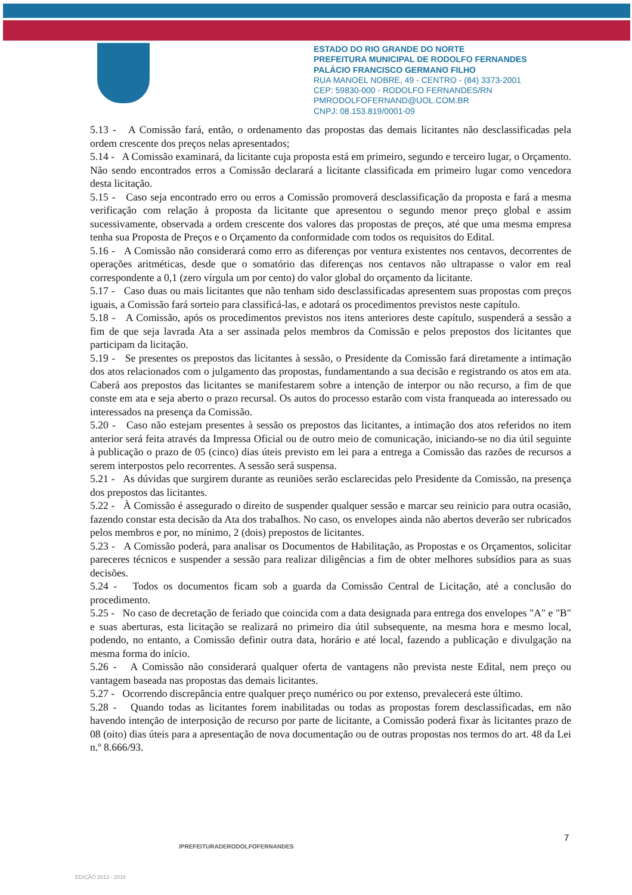ESTADO DO RIO GRANDE DO NORTE
PREFEITURA MUNICIPAL DE RODOLFO FERNANDES
PALÁCIO FRANCISCO GERMANO FILHO
RUA MANOEL NOBRE, 49 - CENTRO - (84) 3373-2001
CEP: 59830-000 - RODOLFO FERNANDES/RN
PMRODOLFOFERNAND@UOL.COM.BR
CNPJ: 08.153.819/0001-09
5.13 - A Comissão fará, então, o ordenamento das propostas das demais licitantes não desclassificadas pela ordem crescente dos preços nelas apresentados;
5.14 - A Comissão examinará, da licitante cuja proposta está em primeiro, segundo e terceiro lugar, o Orçamento. Não sendo encontrados erros a Comissão declarará a licitante classificada em primeiro lugar como vencedora desta licitação.
5.15 - Caso seja encontrado erro ou erros a Comissão promoverá desclassificação da proposta e fará a mesma verificação com relação à proposta da licitante que apresentou o segundo menor preço global e assim sucessivamente, observada a ordem crescente dos valores das propostas de preços, até que uma mesma empresa tenha sua Proposta de Preços e o Orçamento da conformidade com todos os requisitos do Edital.
5.16 - A Comissão não considerará como erro as diferenças por ventura existentes nos centavos, decorrentes de operações aritméticas, desde que o somatório das diferenças nos centavos não ultrapasse o valor em real correspondente a 0,1 (zero vírgula um por cento) do valor global do orçamento da licitante.
5.17 - Caso duas ou mais licitantes que não tenham sido desclassificadas apresentem suas propostas com preços iguais, a Comissão fará sorteio para classificá-las, e adotará os procedimentos previstos neste capítulo.
5.18 - A Comissão, após os procedimentos previstos nos itens anteriores deste capítulo, suspenderá a sessão a fim de que seja lavrada Ata a ser assinada pelos membros da Comissão e pelos prepostos dos licitantes que participam da licitação.
5.19 - Se presentes os prepostos das licitantes à sessão, o Presidente da Comissão fará diretamente a intimação dos atos relacionados com o julgamento das propostas, fundamentando a sua decisão e registrando os atos em ata. Caberá aos prepostos das licitantes se manifestarem sobre a intenção de interpor ou não recurso, a fim de que conste em ata e seja aberto o prazo recursal. Os autos do processo estarão com vista franqueada ao interessado ou interessados na presença da Comissão.
5.20 - Caso não estejam presentes à sessão os prepostos das licitantes, a intimação dos atos referidos no item anterior será feita através da Impressa Oficial ou de outro meio de comunicação, iniciando-se no dia útil seguinte à publicação o prazo de 05 (cinco) dias úteis previsto em lei para a entrega a Comissão das razões de recursos a serem interpostos pelo recorrentes. A sessão será suspensa.
5.21 - As dúvidas que surgirem durante as reuniões serão esclarecidas pelo Presidente da Comissão, na presença dos prepostos das licitantes.
5.22 - À Comissão é assegurado o direito de suspender qualquer sessão e marcar seu reinicio para outra ocasião, fazendo constar esta decisão da Ata dos trabalhos. No caso, os envelopes ainda não abertos deverão ser rubricados pelos membros e por, no mínimo, 2 (dois) prepostos de licitantes.
5.23 - A Comissão poderá, para analisar os Documentos de Habilitação, as Propostas e os Orçamentos, solicitar pareceres técnicos e suspender a sessão para realizar diligências a fim de obter melhores subsídios para as suas decisões.
5.24 - Todos os documentos ficam sob a guarda da Comissão Central de Licitação, até a conclusão do procedimento.
5.25 - No caso de decretação de feriado que coincida com a data designada para entrega dos envelopes "A" e "B" e suas aberturas, esta licitação se realizará no primeiro dia útil subsequente, na mesma hora e mesmo local, podendo, no entanto, a Comissão definir outra data, horário e até local, fazendo a publicação e divulgação na mesma forma do início.
5.26 - A Comissão não considerará qualquer oferta de vantagens não prevista neste Edital, nem preço ou vantagem baseada nas propostas das demais licitantes.
5.27 - Ocorrendo discrepância entre qualquer preço numérico ou por extenso, prevalecerá este último.
5.28 - Quando todas as licitantes forem inabilitadas ou todas as propostas forem desclassificadas, em não havendo intenção de interposição de recurso por parte de licitante, a Comissão poderá fixar às licitantes prazo de 08 (oito) dias úteis para a apresentação de nova documentação ou de outras propostas nos termos do art. 48 da Lei n.º 8.666/93.
7
/PREFEITURADERODOLFOFERNANDES
EDIÇÃO 2013 - 2016